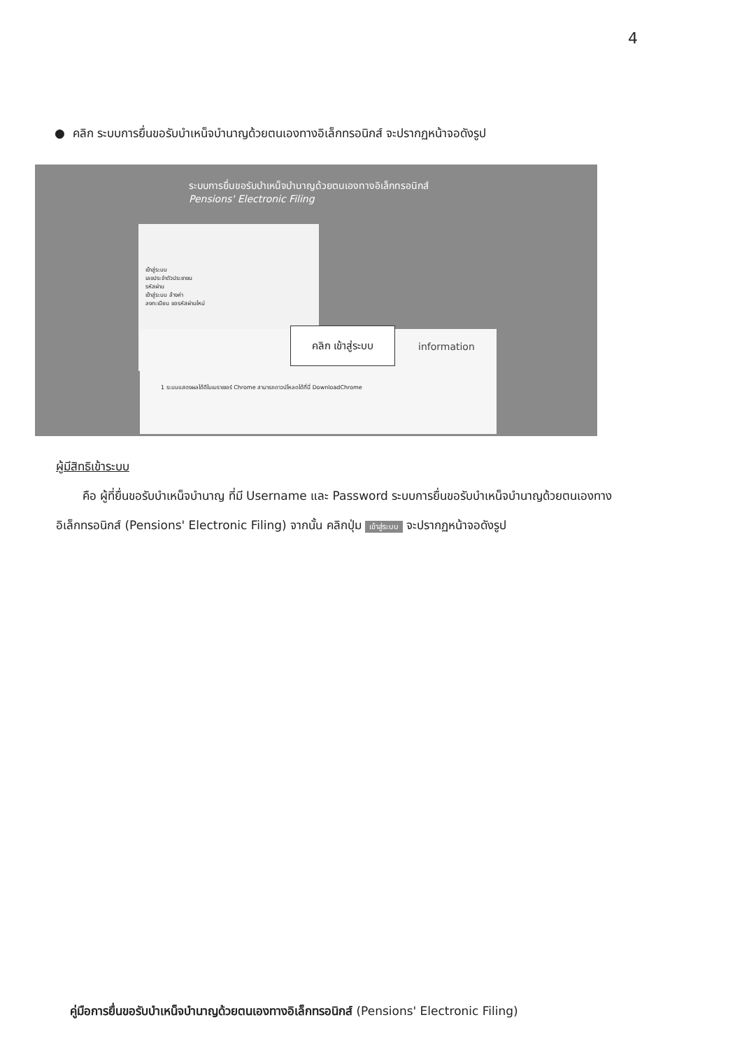4
● คลิก ระบบการยื่นขอรับบำเหน็จบำนาญด้วยตนเองทางอิเล็กทรอนิกส์ จะปรากฏหน้าจอดังรูป
ระบบการยื่นขอรับบำเหน็จบำนาญด้วยตนเองทางอิเล็กทรอนิกส์
Pensions' Electronic Filing
เข้าสู่ระบบ
เลขประจำตัวประชาชน
รหัสผ่าน
เข้าสู่ระบบ ล้างค่า
ลงทะเบียน ขอรหัสผ่านใหม่
1 ระบบแสดงผลได้ดีในเบราเซอร์ Chrome สามารถดาวน์โหลดได้ที่นี่ DownloadChrome คลิก เข้าสู่ระบบ
information
ผู้มีสิทธิเข้าระบบ
คือ ผู้ที่ยื่นขอรับบำเหน็จบำนาญ ที่มี Username และ Password ระบบการยื่นขอรับบำเหน็จบำนาญด้วยตนเองทางอิเล็กทรอนิกส์ (Pensions' Electronic Filing) จากนั้น คลิกปุ่ม เข้าสู่ระบบ จะปรากฏหน้าจอดังรูป
คู่มือการยื่นขอรับบำเหน็จบำนาญด้วยตนเองทางอิเล็กทรอนิกส์ (Pensions' Electronic Filing)